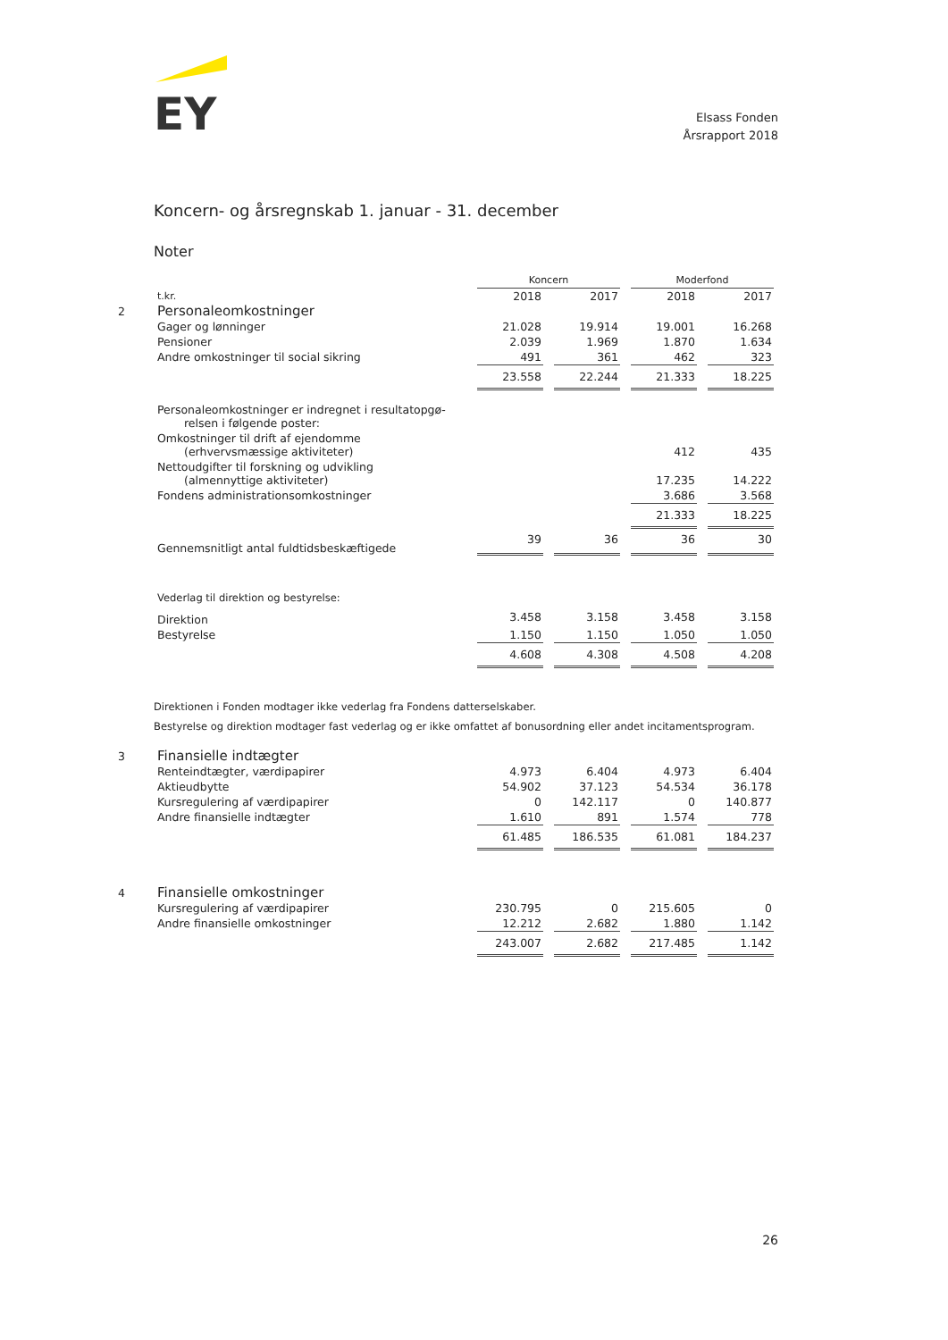EY
Elsass Fonden
Årsrapport 2018
Koncern- og årsregnskab 1. januar - 31. december
Noter
| | | Koncern | | Moderfond | |
| | t.kr. | 2018 | 2017 | 2018 | 2017 |
| 2 | Personaleomkostninger | | | | |
| | Gager og lønninger | 21.028 | 19.914 | 19.001 | 16.268 |
| | Pensioner | 2.039 | 1.969 | 1.870 | 1.634 |
| | Andre omkostninger til social sikring | 491 | 361 | 462 | 323 |
| | | 23.558 | 22.244 | 21.333 | 18.225 |
| | Personaleomkostninger er indregnet i resultatopgø- relsen i følgende poster: | | | | |
| | Omkostninger til drift af ejendomme (erhvervsmæssige aktiviteter) | | | 412 | 435 |
| | Nettoudgifter til forskning og udvikling (almennyttige aktiviteter) | | | 17.235 | 14.222 |
| | Fondens administrationsomkostninger | | | 3.686 | 3.568 |
| | | | | 21.333 | 18.225 |
| | Gennemsnitligt antal fuldtidsbeskæftigede | 39 | 36 | 36 | 30 |
| | Vederlag til direktion og bestyrelse: | | | | |
| | Direktion | 3.458 | 3.158 | 3.458 | 3.158 |
| | Bestyrelse | 1.150 | 1.150 | 1.050 | 1.050 |
| | | 4.608 | 4.308 | 4.508 | 4.208 |
Direktionen i Fonden modtager ikke vederlag fra Fondens datterselskaber.
Bestyrelse og direktion modtager fast vederlag og er ikke omfattet af bonusordning eller andet incitamentsprogram.
| 3 | Finansielle indtægter | | | | |
| | Renteindtægter, værdipapirer | 4.973 | 6.404 | 4.973 | 6.404 |
| | Aktieudbytte | 54.902 | 37.123 | 54.534 | 36.178 |
| | Kursregulering af værdipapirer | 0 | 142.117 | 0 | 140.877 |
| | Andre finansielle indtægter | 1.610 | 891 | 1.574 | 778 |
| | | 61.485 | 186.535 | 61.081 | 184.237 |
| 4 | Finansielle omkostninger | | | | |
| | Kursregulering af værdipapirer | 230.795 | 0 | 215.605 | 0 |
| | Andre finansielle omkostninger | 12.212 | 2.682 | 1.880 | 1.142 |
| | | 243.007 | 2.682 | 217.485 | 1.142 |
26